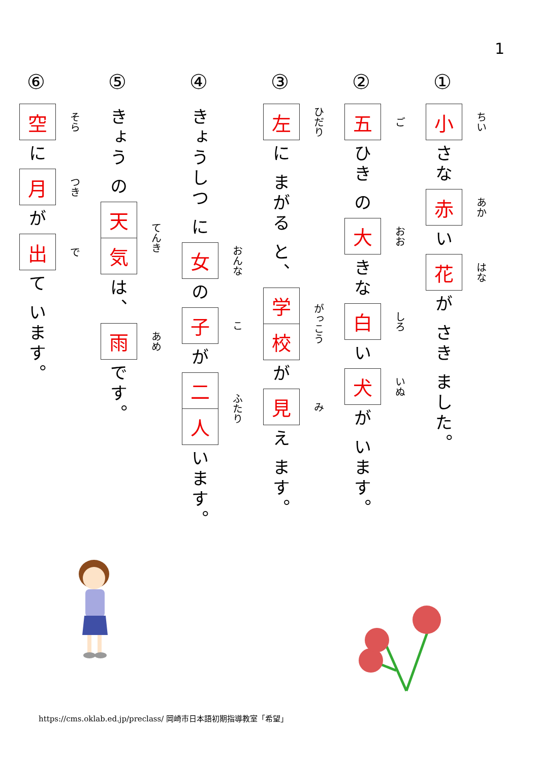1
①
小
ちい
さな
赤
あか
い
花
はな
が さき ました。
②
五
ご
ひき の
大
おお
きな
白
しろ
い
犬
いぬ
が います。
③
左
ひだり
に まがる と、
学
校
がっこう
が
見
み
え ます。
④
きょうしつ に
女
おんな
の
子
こ
が
二
人
ふたり
います。
⑤
きょう の
天
気
てんき
は、
雨
あめ
です。
⑥
空
そら
に
月
つき
が
出
で
て います。
https://cms.oklab.ed.jp/preclass/ 岡崎市日本語初期指導教室「希望」